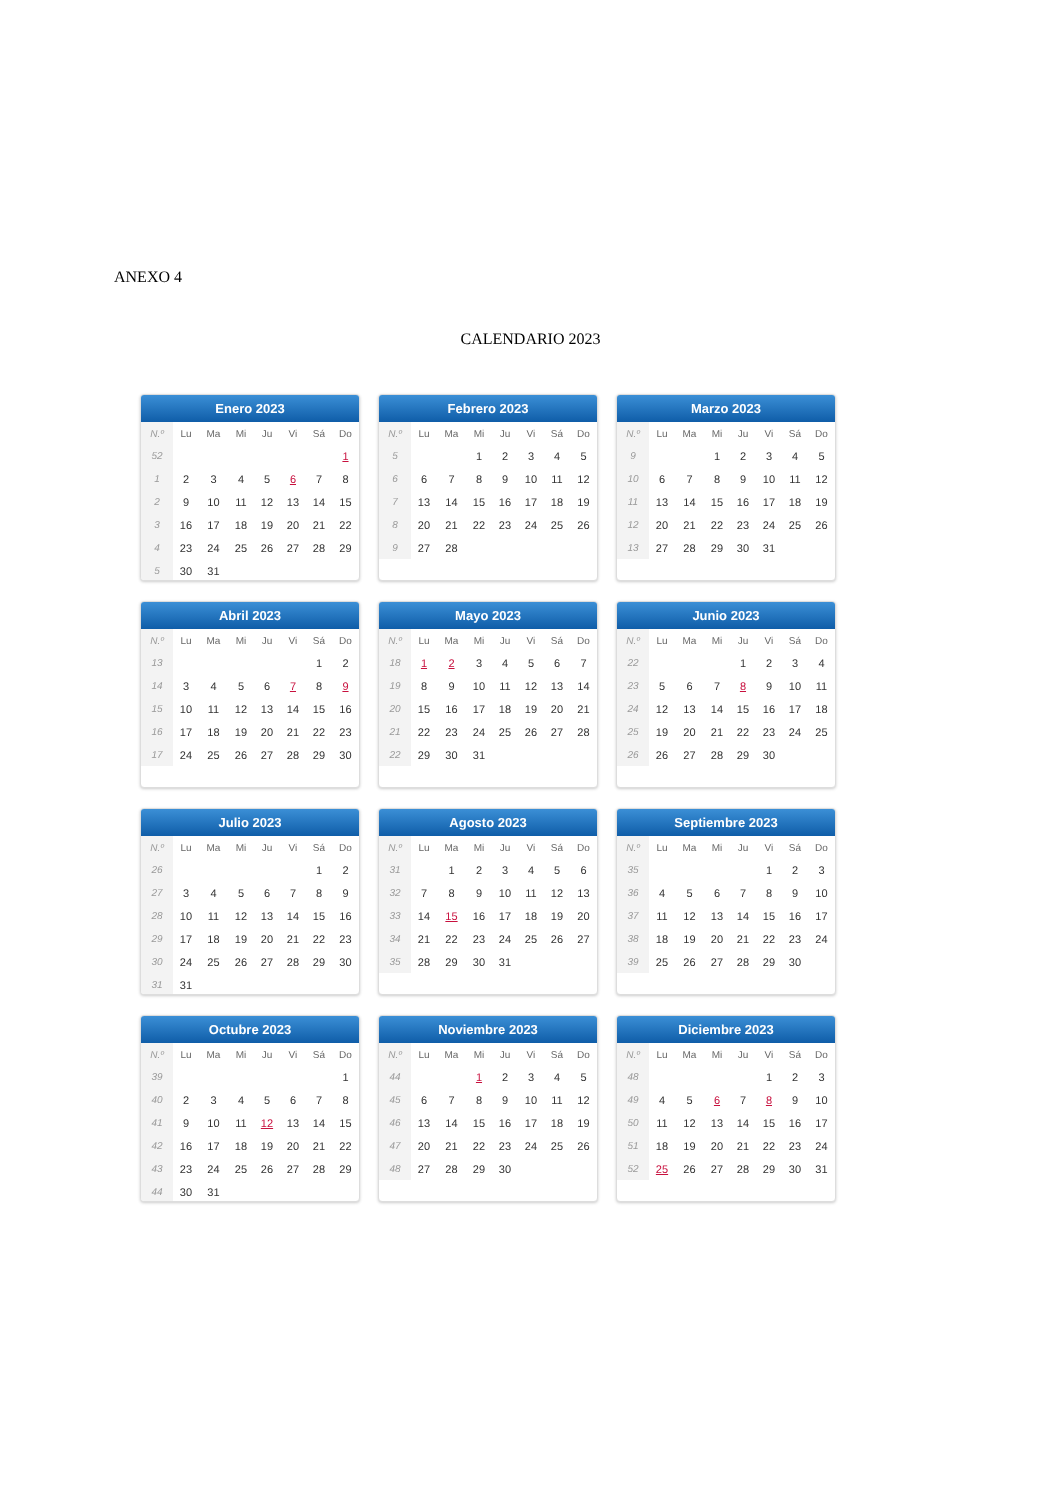ANEXO 4
CALENDARIO 2023
Enero 2023
| N.º | Lu | Ma | Mi | Ju | Vi | Sá | Do |
| --- | --- | --- | --- | --- | --- | --- | --- |
| 52 | | | | | | | 1 |
| 1 | 2 | 3 | 4 | 5 | 6 | 7 | 8 |
| 2 | 9 | 10 | 11 | 12 | 13 | 14 | 15 |
| 3 | 16 | 17 | 18 | 19 | 20 | 21 | 22 |
| 4 | 23 | 24 | 25 | 26 | 27 | 28 | 29 |
| 5 | 30 | 31 | | | | | |
Febrero 2023
| N.º | Lu | Ma | Mi | Ju | Vi | Sá | Do |
| --- | --- | --- | --- | --- | --- | --- | --- |
| 5 | | | 1 | 2 | 3 | 4 | 5 |
| 6 | 6 | 7 | 8 | 9 | 10 | 11 | 12 |
| 7 | 13 | 14 | 15 | 16 | 17 | 18 | 19 |
| 8 | 20 | 21 | 22 | 23 | 24 | 25 | 26 |
| 9 | 27 | 28 | | | | | |
Marzo 2023
| N.º | Lu | Ma | Mi | Ju | Vi | Sá | Do |
| --- | --- | --- | --- | --- | --- | --- | --- |
| 9 | | | 1 | 2 | 3 | 4 | 5 |
| 10 | 6 | 7 | 8 | 9 | 10 | 11 | 12 |
| 11 | 13 | 14 | 15 | 16 | 17 | 18 | 19 |
| 12 | 20 | 21 | 22 | 23 | 24 | 25 | 26 |
| 13 | 27 | 28 | 29 | 30 | 31 | | |
Abril 2023
| N.º | Lu | Ma | Mi | Ju | Vi | Sá | Do |
| --- | --- | --- | --- | --- | --- | --- | --- |
| 13 | | | | | | 1 | 2 |
| 14 | 3 | 4 | 5 | 6 | 7 | 8 | 9 |
| 15 | 10 | 11 | 12 | 13 | 14 | 15 | 16 |
| 16 | 17 | 18 | 19 | 20 | 21 | 22 | 23 |
| 17 | 24 | 25 | 26 | 27 | 28 | 29 | 30 |
Mayo 2023
| N.º | Lu | Ma | Mi | Ju | Vi | Sá | Do |
| --- | --- | --- | --- | --- | --- | --- | --- |
| 18 | 1 | 2 | 3 | 4 | 5 | 6 | 7 |
| 19 | 8 | 9 | 10 | 11 | 12 | 13 | 14 |
| 20 | 15 | 16 | 17 | 18 | 19 | 20 | 21 |
| 21 | 22 | 23 | 24 | 25 | 26 | 27 | 28 |
| 22 | 29 | 30 | 31 | | | | |
Junio 2023
| N.º | Lu | Ma | Mi | Ju | Vi | Sá | Do |
| --- | --- | --- | --- | --- | --- | --- | --- |
| 22 | | | | 1 | 2 | 3 | 4 |
| 23 | 5 | 6 | 7 | 8 | 9 | 10 | 11 |
| 24 | 12 | 13 | 14 | 15 | 16 | 17 | 18 |
| 25 | 19 | 20 | 21 | 22 | 23 | 24 | 25 |
| 26 | 26 | 27 | 28 | 29 | 30 | | |
Julio 2023
| N.º | Lu | Ma | Mi | Ju | Vi | Sá | Do |
| --- | --- | --- | --- | --- | --- | --- | --- |
| 26 | | | | | | 1 | 2 |
| 27 | 3 | 4 | 5 | 6 | 7 | 8 | 9 |
| 28 | 10 | 11 | 12 | 13 | 14 | 15 | 16 |
| 29 | 17 | 18 | 19 | 20 | 21 | 22 | 23 |
| 30 | 24 | 25 | 26 | 27 | 28 | 29 | 30 |
| 31 | 31 | | | | | | |
Agosto 2023
| N.º | Lu | Ma | Mi | Ju | Vi | Sá | Do |
| --- | --- | --- | --- | --- | --- | --- | --- |
| 31 | | 1 | 2 | 3 | 4 | 5 | 6 |
| 32 | 7 | 8 | 9 | 10 | 11 | 12 | 13 |
| 33 | 14 | 15 | 16 | 17 | 18 | 19 | 20 |
| 34 | 21 | 22 | 23 | 24 | 25 | 26 | 27 |
| 35 | 28 | 29 | 30 | 31 | | | |
Septiembre 2023
| N.º | Lu | Ma | Mi | Ju | Vi | Sá | Do |
| --- | --- | --- | --- | --- | --- | --- | --- |
| 35 | | | | | 1 | 2 | 3 |
| 36 | 4 | 5 | 6 | 7 | 8 | 9 | 10 |
| 37 | 11 | 12 | 13 | 14 | 15 | 16 | 17 |
| 38 | 18 | 19 | 20 | 21 | 22 | 23 | 24 |
| 39 | 25 | 26 | 27 | 28 | 29 | 30 | |
Octubre 2023
| N.º | Lu | Ma | Mi | Ju | Vi | Sá | Do |
| --- | --- | --- | --- | --- | --- | --- | --- |
| 39 | | | | | | | 1 |
| 40 | 2 | 3 | 4 | 5 | 6 | 7 | 8 |
| 41 | 9 | 10 | 11 | 12 | 13 | 14 | 15 |
| 42 | 16 | 17 | 18 | 19 | 20 | 21 | 22 |
| 43 | 23 | 24 | 25 | 26 | 27 | 28 | 29 |
| 44 | 30 | 31 | | | | | |
Noviembre 2023
| N.º | Lu | Ma | Mi | Ju | Vi | Sá | Do |
| --- | --- | --- | --- | --- | --- | --- | --- |
| 44 | | | 1 | 2 | 3 | 4 | 5 |
| 45 | 6 | 7 | 8 | 9 | 10 | 11 | 12 |
| 46 | 13 | 14 | 15 | 16 | 17 | 18 | 19 |
| 47 | 20 | 21 | 22 | 23 | 24 | 25 | 26 |
| 48 | 27 | 28 | 29 | 30 | | | |
Diciembre 2023
| N.º | Lu | Ma | Mi | Ju | Vi | Sá | Do |
| --- | --- | --- | --- | --- | --- | --- | --- |
| 48 | | | | | 1 | 2 | 3 |
| 49 | 4 | 5 | 6 | 7 | 8 | 9 | 10 |
| 50 | 11 | 12 | 13 | 14 | 15 | 16 | 17 |
| 51 | 18 | 19 | 20 | 21 | 22 | 23 | 24 |
| 52 | 25 | 26 | 27 | 28 | 29 | 30 | 31 |